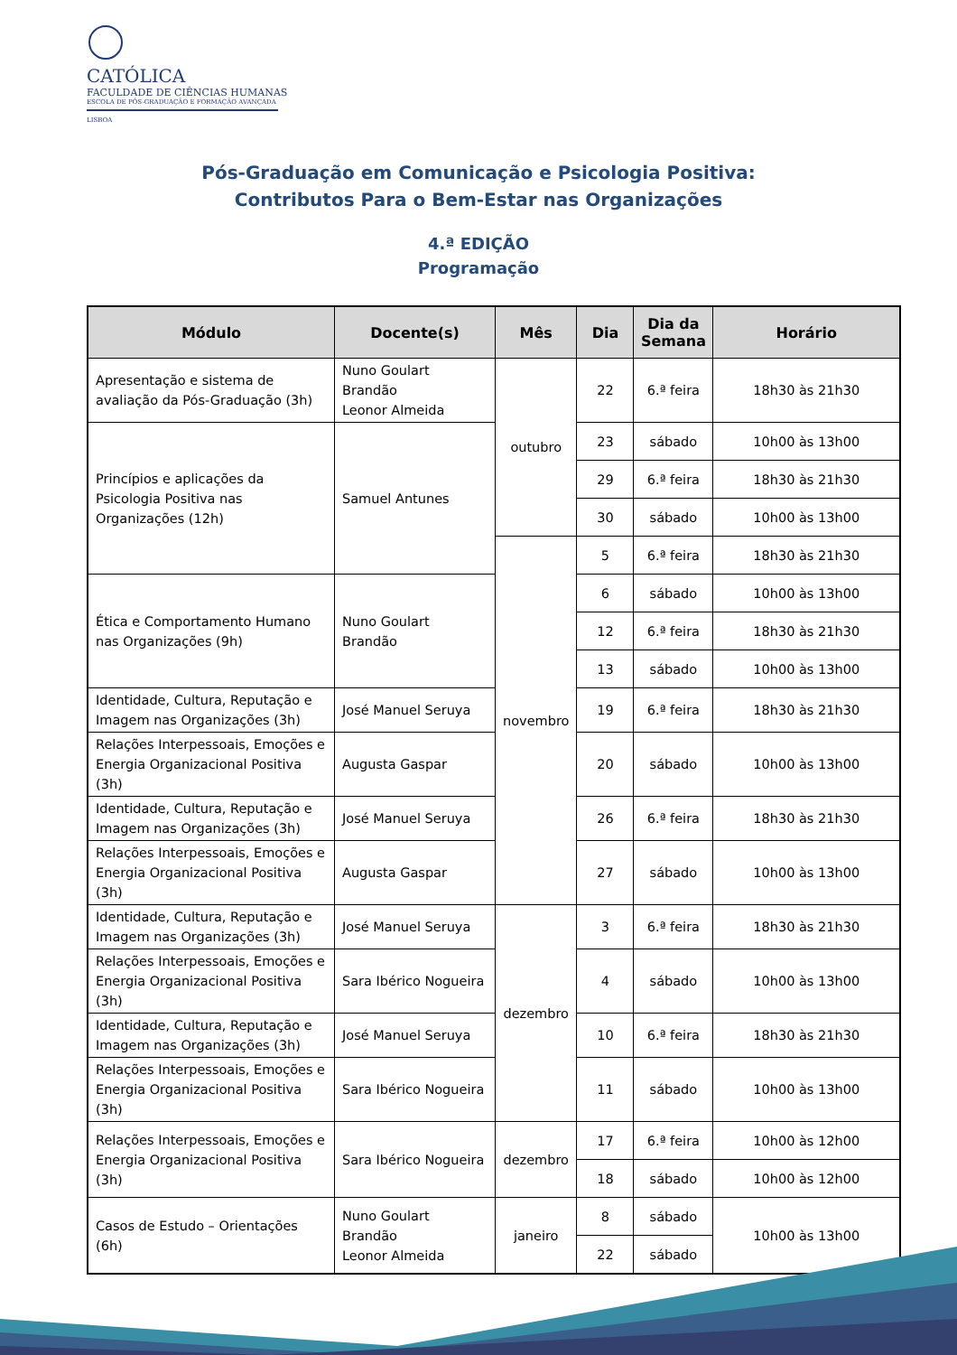CATÓLICA
FACULDADE DE CIÊNCIAS HUMANAS
ESCOLA DE PÓS-GRADUAÇÃO E FORMAÇÃO AVANÇADA
LISBOA
Pós-Graduação em Comunicação e Psicologia Positiva:
Contributos Para o Bem-Estar nas Organizações
4.ª EDIÇÃO
Programação
| Módulo | Docente(s) | Mês | Dia | Dia da Semana | Horário |
| --- | --- | --- | --- | --- | --- |
| Apresentação e sistema de avaliação da Pós-Graduação (3h) | Nuno Goulart Brandão Leonor Almeida | outubro | 22 | 6.ª feira | 18h30 às 21h30 |
| Princípios e aplicações da Psicologia Positiva nas Organizações (12h) | Samuel Antunes | | 23 | sábado | 10h00 às 13h00 |
| | | | 29 | 6.ª feira | 18h30 às 21h30 |
| | | | 30 | sábado | 10h00 às 13h00 |
| | | novembro | 5 | 6.ª feira | 18h30 às 21h30 |
| Ética e Comportamento Humano nas Organizações (9h) | Nuno Goulart Brandão | | 6 | sábado | 10h00 às 13h00 |
| | | | 12 | 6.ª feira | 18h30 às 21h30 |
| | | | 13 | sábado | 10h00 às 13h00 |
| Identidade, Cultura, Reputação e Imagem nas Organizações (3h) | José Manuel Seruya | | 19 | 6.ª feira | 18h30 às 21h30 |
| Relações Interpessoais, Emoções e Energia Organizacional Positiva (3h) | Augusta Gaspar | | 20 | sábado | 10h00 às 13h00 |
| Identidade, Cultura, Reputação e Imagem nas Organizações (3h) | José Manuel Seruya | | 26 | 6.ª feira | 18h30 às 21h30 |
| Relações Interpessoais, Emoções e Energia Organizacional Positiva (3h) | Augusta Gaspar | | 27 | sábado | 10h00 às 13h00 |
| Identidade, Cultura, Reputação e Imagem nas Organizações (3h) | José Manuel Seruya | dezembro | 3 | 6.ª feira | 18h30 às 21h30 |
| Relações Interpessoais, Emoções e Energia Organizacional Positiva (3h) | Sara Ibérico Nogueira | | 4 | sábado | 10h00 às 13h00 |
| Identidade, Cultura, Reputação e Imagem nas Organizações (3h) | José Manuel Seruya | | 10 | 6.ª feira | 18h30 às 21h30 |
| Relações Interpessoais, Emoções e Energia Organizacional Positiva (3h) | Sara Ibérico Nogueira | | 11 | sábado | 10h00 às 13h00 |
| Relações Interpessoais, Emoções e Energia Organizacional Positiva (3h) | Sara Ibérico Nogueira | dezembro | 17 | 6.ª feira | 10h00 às 12h00 |
| | | | 18 | sábado | 10h00 às 12h00 |
| Casos de Estudo – Orientações (6h) | Nuno Goulart Brandão Leonor Almeida | janeiro | 8 | sábado | 10h00 às 13h00 |
| | | | 22 | sábado | |